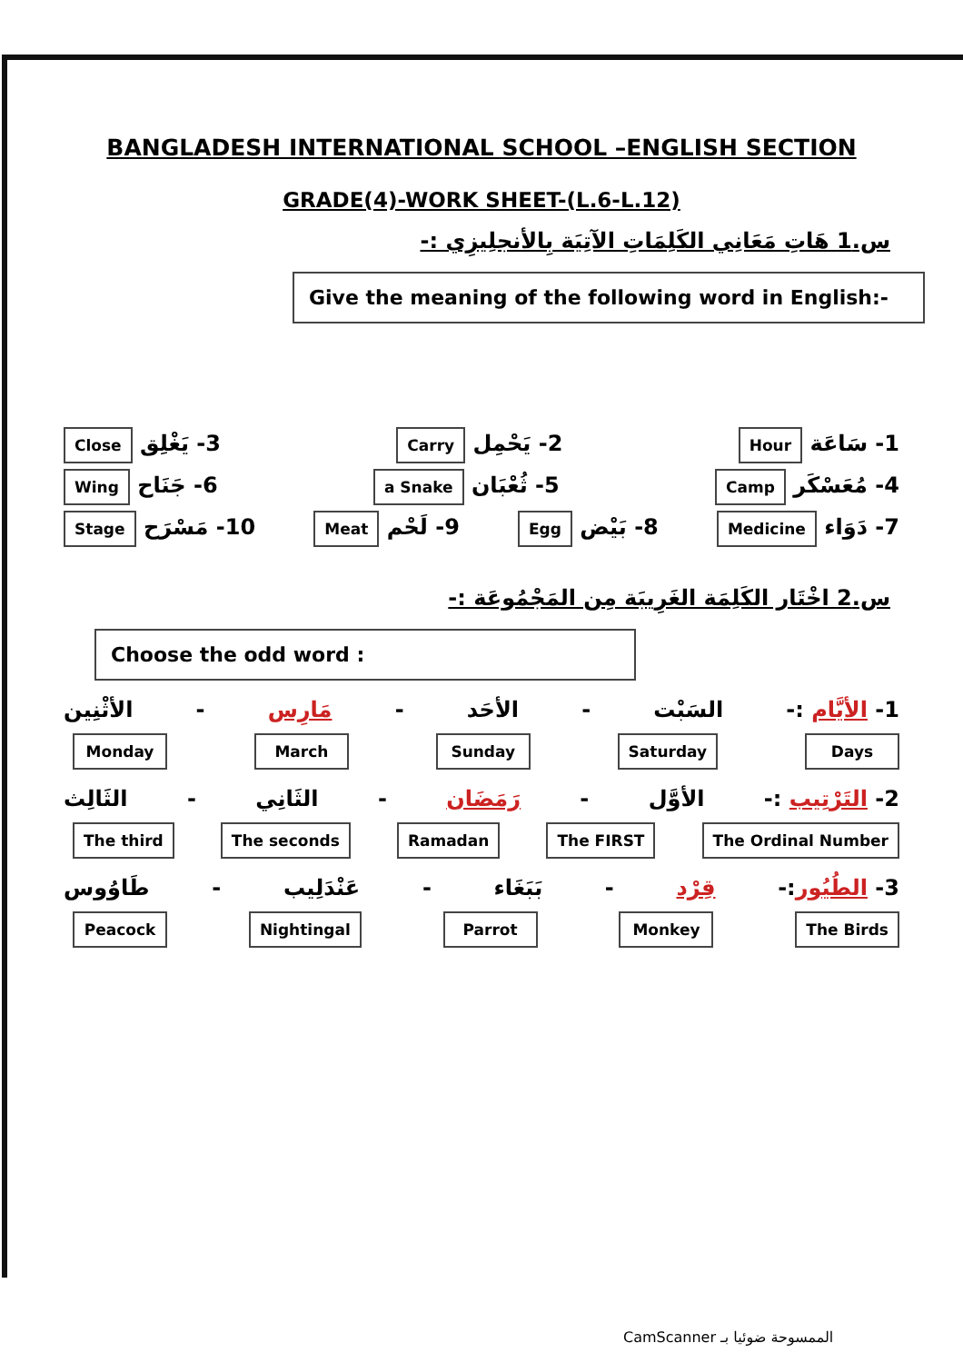BANGLADESH INTERNATIONAL SCHOOL –ENGLISH SECTION
GRADE(4)-WORK SHEET-(L.6-L.12)
س.1 هَاتِ مَعَانِي الكَلِمَاتِ الآتِيَة بِالأنجلِيزِي :-
Give the meaning of the following word in English:-
1- سَاعَة Hour 2- يَحْمِل Carry 3- يَغْلِق Close
4- مُعَسْكَر Camp 5- ثُعْبَان a Snake 6- جَنَاح Wing
7- دَوَاء Medicine 8- بَيْض Egg 9- لَحْم Meat 10- مَسْرَح Stage
س.2 اخْتَار الكَلِمَة الغَرِيبَة مِن المَجْمُوعَة :-
Choose the odd word :
1- الأيَّام :- السَبْت - الأحَد - مَارِس - الأثْنِين
Monday March Sunday Saturday Days
2- التَرْتِيب :- الأوَّل - رَمَضَان - الثَانِي - الثَالِث
The third The seconds Ramadan The FIRST The Ordinal Number
3- الطُيُور:- قِرْد - بَبَغَاء - عَنْدَلِيب - طَاوُوس
Peacock Nightingal Parrot Monkey The Birds
CamScanner الممسوحة ضوئيا بـ